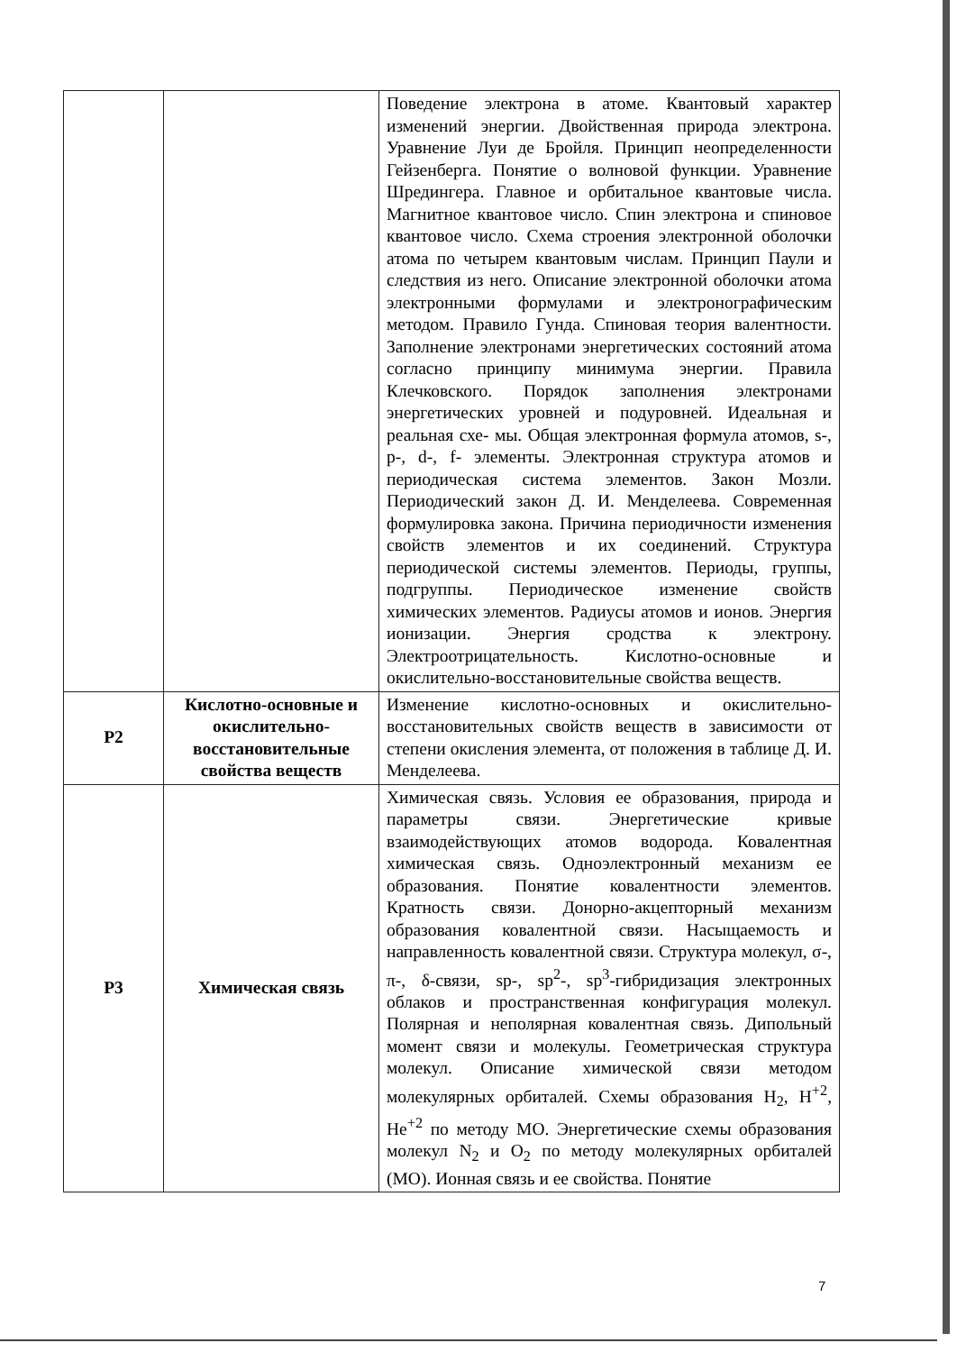| | | Поведение электрона в атоме. Квантовый характер изменений энергии. Двойственная природа электрона. Уравнение Луи де Бройля. Принцип неопределенности Гейзенберга. Понятие о волновой функции. Уравнение Шредингера. Главное и орбитальное квантовые числа. Магнитное квантовое число. Спин электрона и спиновое квантовое число. Схема строения электронной оболочки атома по четырем квантовым числам. Принцип Паули и следствия из него. Описание электронной оболочки атома электронными формулами и электронографическим методом. Правило Гунда. Спиновая теория валентности. Заполнение электронами энергетических состояний атома согласно принципу минимума энергии. Правила Клечковского. Порядок заполнения электронами энергетических уровней и подуровней. Идеальная и реальная схе- мы. Общая электронная формула атомов, s-, p-, d-, f- элементы. Электронная структура атомов и периодическая система элементов. Закон Мозли. Периодический закон Д. И. Менделеева. Современная формулировка закона. Причина периодичности изменения свойств элементов и их соединений. Структура периодической системы элементов. Периоды, группы, подгруппы. Периодическое изменение свойств химических элементов. Радиусы атомов и ионов. Энергия ионизации. Энергия сродства к электрону. Электроотрицательность. Кислотно-основные и окислительно-восстановительные свойства веществ. |
| Р2 | Кислотно-основные и окислительно-восстановительные свойства веществ | Изменение кислотно-основных и окислительно-восстановительных свойств веществ в зависимости от степени окисления элемента, от положения в таблице Д. И. Менделеева. |
| Р3 | Химическая связь | Химическая связь. Условия ее образования, природа и параметры связи. Энергетические кривые взаимодействующих атомов водорода. Ковалентная химическая связь. Одноэлектронный механизм ее образования. Понятие ковалентности элементов. Кратность связи. Донорно-акцепторный механизм образования ковалентной связи. Насыщаемость и направленность ковалентной связи. Структура молекул, σ-, π-, δ-связи, sp-, sp<sup>2</sup>-, sp<sup>3</sup>-гибридизация электронных облаков и пространственная конфигурация молекул. Полярная и неполярная ковалентная связь. Дипольный момент связи и молекулы. Геометрическая структура молекул. Описание химической связи методом молекулярных орбиталей. Схемы образования H<sub>2</sub>, H<sup>+2</sup>, He<sup>+2</sup> по методу МО. Энергетические схемы образования молекул N<sub>2</sub> и O<sub>2</sub> по методу молекулярных орбиталей (МО). Ионная связь и ее свойства. Понятие |
7